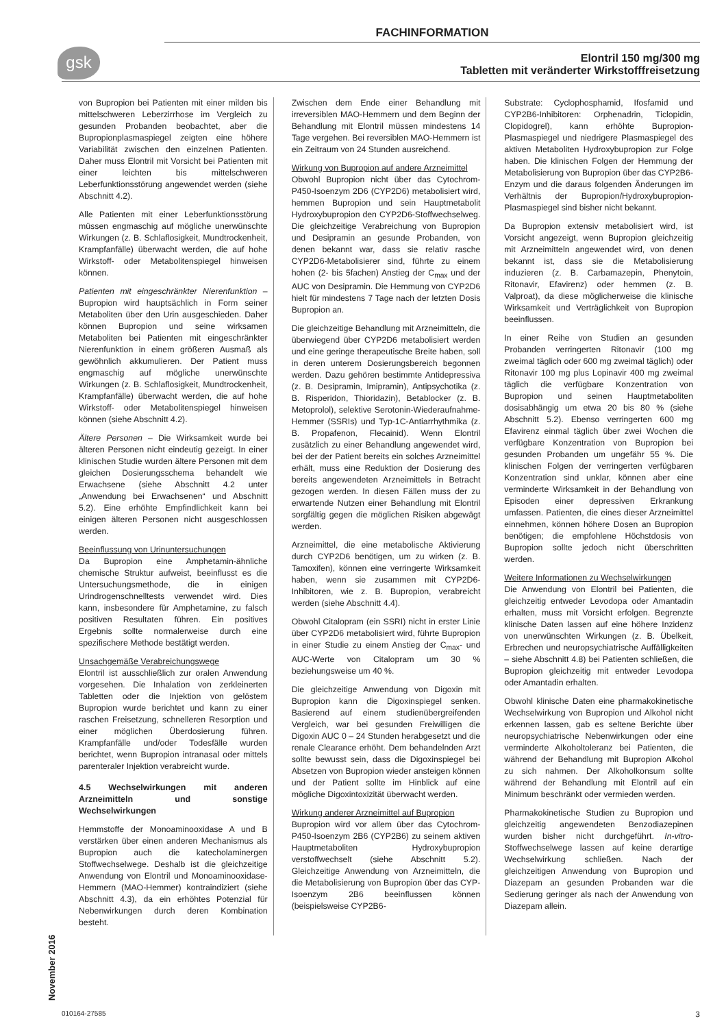FACHINFORMATION
gsk
Elontril 150 mg/300 mg
Tabletten mit veränderter Wirkstofffreisetzung
von Bupropion bei Patienten mit einer milden bis mittelschweren Leberzirrhose im Vergleich zu gesunden Probanden beobachtet, aber die Bupropionplasmaspiegel zeigten eine höhere Variabilität zwischen den einzelnen Patienten. Daher muss Elontril mit Vorsicht bei Patienten mit einer leichten bis mittelschweren Leberfunktionsstörung angewendet werden (siehe Abschnitt 4.2).
Alle Patienten mit einer Leberfunktionsstörung müssen engmaschig auf mögliche unerwünschte Wirkungen (z. B. Schlaflosigkeit, Mundtrockenheit, Krampfanfälle) überwacht werden, die auf hohe Wirkstoff- oder Metabolitenspiegel hinweisen können.
Patienten mit eingeschränkter Nierenfunktion – Bupropion wird hauptsächlich in Form seiner Metaboliten über den Urin ausgeschieden. Daher können Bupropion und seine wirksamen Metaboliten bei Patienten mit eingeschränkter Nierenfunktion in einem größeren Ausmaß als gewöhnlich akkumulieren. Der Patient muss engmaschig auf mögliche unerwünschte Wirkungen (z. B. Schlaflosigkeit, Mundtrockenheit, Krampfanfälle) überwacht werden, die auf hohe Wirkstoff- oder Metabolitenspiegel hinweisen können (siehe Abschnitt 4.2).
Ältere Personen – Die Wirksamkeit wurde bei älteren Personen nicht eindeutig gezeigt. In einer klinischen Studie wurden ältere Personen mit dem gleichen Dosierungsschema behandelt wie Erwachsene (siehe Abschnitt 4.2 unter „Anwendung bei Erwachsenen“ und Abschnitt 5.2). Eine erhöhte Empfindlichkeit kann bei einigen älteren Personen nicht ausgeschlossen werden.
Beeinflussung von Urinuntersuchungen
Da Bupropion eine Amphetamin-ähnliche chemische Struktur aufweist, beeinflusst es die Untersuchungsmethode, die in einigen Urindrogenschnelltests verwendet wird. Dies kann, insbesondere für Amphetamine, zu falsch positiven Resultaten führen. Ein positives Ergebnis sollte normalerweise durch eine spezifischere Methode bestätigt werden.
Unsachgemäße Verabreichungswege
Elontril ist ausschließlich zur oralen Anwendung vorgesehen. Die Inhalation von zerkleinerten Tabletten oder die Injektion von gelöstem Bupropion wurde berichtet und kann zu einer raschen Freisetzung, schnelleren Resorption und einer möglichen Überdosierung führen. Krampfanfälle und/oder Todesfälle wurden berichtet, wenn Bupropion intranasal oder mittels parenteraler Injektion verabreicht wurde.
4.5 Wechselwirkungen mit anderen Arzneimitteln und sonstige Wechselwirkungen
Hemmstoffe der Monoaminooxidase A und B verstärken über einen anderen Mechanismus als Bupropion auch die katecholaminergen Stoffwechselwege. Deshalb ist die gleichzeitige Anwendung von Elontril und Monoaminooxidase-Hemmern (MAO-Hemmer) kontraindiziert (siehe Abschnitt 4.3), da ein erhöhtes Potenzial für Nebenwirkungen durch deren Kombination besteht.
Zwischen dem Ende einer Behandlung mit irreversiblen MAO-Hemmern und dem Beginn der Behandlung mit Elontril müssen mindestens 14 Tage vergehen. Bei reversiblen MAO-Hemmern ist ein Zeitraum von 24 Stunden ausreichend.
Wirkung von Bupropion auf andere Arzneimittel
Obwohl Bupropion nicht über das Cytochrom-P450-Isoenzym 2D6 (CYP2D6) metabolisiert wird, hemmen Bupropion und sein Hauptmetabolit Hydroxybupropion den CYP2D6-Stoffwechselweg. Die gleichzeitige Verabreichung von Bupropion und Desipramin an gesunde Probanden, von denen bekannt war, dass sie relativ rasche CYP2D6-Metabolisierer sind, führte zu einem hohen (2- bis 5fachen) Anstieg der C<sub>max</sub> und der AUC von Desipramin. Die Hemmung von CYP2D6 hielt für mindestens 7 Tage nach der letzten Dosis Bupropion an.
Die gleichzeitige Behandlung mit Arzneimitteln, die überwiegend über CYP2D6 metabolisiert werden und eine geringe therapeutische Breite haben, soll in deren unterem Dosierungsbereich begonnen werden. Dazu gehören bestimmte Antidepressiva (z. B. Desipramin, Imipramin), Antipsychotika (z. B. Risperidon, Thioridazin), Betablocker (z. B. Metoprolol), selektive Serotonin-Wiederaufnahme-Hemmer (SSRIs) und Typ-1C-Antiarrhythmika (z. B. Propafenon, Flecainid). Wenn Elontril zusätzlich zu einer Behandlung angewendet wird, bei der der Patient bereits ein solches Arzneimittel erhält, muss eine Reduktion der Dosierung des bereits angewendeten Arzneimittels in Betracht gezogen werden. In diesen Fällen muss der zu erwartende Nutzen einer Behandlung mit Elontril sorgfältig gegen die möglichen Risiken abgewägt werden.
Arzneimittel, die eine metabolische Aktivierung durch CYP2D6 benötigen, um zu wirken (z. B. Tamoxifen), können eine verringerte Wirksamkeit haben, wenn sie zusammen mit CYP2D6-Inhibitoren, wie z. B. Bupropion, verabreicht werden (siehe Abschnitt 4.4).
Obwohl Citalopram (ein SSRI) nicht in erster Linie über CYP2D6 metabolisiert wird, führte Bupropion in einer Studie zu einem Anstieg der C<sub>max</sub>- und AUC-Werte von Citalopram um 30 % beziehungsweise um 40 %.
Die gleichzeitige Anwendung von Digoxin mit Bupropion kann die Digoxinspiegel senken. Basierend auf einem studienübergreifenden Vergleich, war bei gesunden Freiwilligen die Digoxin AUC 0 – 24 Stunden herabgesetzt und die renale Clearance erhöht. Dem behandelnden Arzt sollte bewusst sein, dass die Digoxinspiegel bei Absetzen von Bupropion wieder ansteigen können und der Patient sollte im Hinblick auf eine mögliche Digoxintoxizität überwacht werden.
Wirkung anderer Arzneimittel auf Bupropion
Bupropion wird vor allem über das Cytochrom-P450-Isoenzym 2B6 (CYP2B6) zu seinem aktiven Hauptmetaboliten Hydroxybupropion verstoffwechselt (siehe Abschnitt 5.2). Gleichzeitige Anwendung von Arzneimitteln, die die Metabolisierung von Bupropion über das CYP-Isoenzym 2B6 beeinflussen können (beispielsweise CYP2B6-
Substrate: Cyclophosphamid, Ifosfamid und CYP2B6-Inhibitoren: Orphenadrin, Ticlopidin, Clopidogrel), kann erhöhte Bupropion-Plasmaspiegel und niedrigere Plasmaspiegel des aktiven Metaboliten Hydroxybupropion zur Folge haben. Die klinischen Folgen der Hemmung der Metabolisierung von Bupropion über das CYP2B6-Enzym und die daraus folgenden Änderungen im Verhältnis der Bupropion/Hydroxybupropion-Plasmaspiegel sind bisher nicht bekannt.
Da Bupropion extensiv metabolisiert wird, ist Vorsicht angezeigt, wenn Bupropion gleichzeitig mit Arzneimitteln angewendet wird, von denen bekannt ist, dass sie die Metabolisierung induzieren (z. B. Carbamazepin, Phenytoin, Ritonavir, Efavirenz) oder hemmen (z. B. Valproat), da diese möglicherweise die klinische Wirksamkeit und Verträglichkeit von Bupropion beeinflussen.
In einer Reihe von Studien an gesunden Probanden verringerten Ritonavir (100 mg zweimal täglich oder 600 mg zweimal täglich) oder Ritonavir 100 mg plus Lopinavir 400 mg zweimal täglich die verfügbare Konzentration von Bupropion und seinen Hauptmetaboliten dosisabhängig um etwa 20 bis 80 % (siehe Abschnitt 5.2). Ebenso verringerten 600 mg Efavirenz einmal täglich über zwei Wochen die verfügbare Konzentration von Bupropion bei gesunden Probanden um ungefähr 55 %. Die klinischen Folgen der verringerten verfügbaren Konzentration sind unklar, können aber eine verminderte Wirksamkeit in der Behandlung von Episoden einer depressiven Erkrankung umfassen. Patienten, die eines dieser Arzneimittel einnehmen, können höhere Dosen an Bupropion benötigen; die empfohlene Höchstdosis von Bupropion sollte jedoch nicht überschritten werden.
Weitere Informationen zu Wechselwirkungen
Die Anwendung von Elontril bei Patienten, die gleichzeitig entweder Levodopa oder Amantadin erhalten, muss mit Vorsicht erfolgen. Begrenzte klinische Daten lassen auf eine höhere Inzidenz von unerwünschten Wirkungen (z. B. Übelkeit, Erbrechen und neuropsychiatrische Auffälligkeiten – siehe Abschnitt 4.8) bei Patienten schließen, die Bupropion gleichzeitig mit entweder Levodopa oder Amantadin erhalten.
Obwohl klinische Daten eine pharmakokinetische Wechselwirkung von Bupropion und Alkohol nicht erkennen lassen, gab es seltene Berichte über neuropsychiatrische Nebenwirkungen oder eine verminderte Alkoholtoleranz bei Patienten, die während der Behandlung mit Bupropion Alkohol zu sich nahmen. Der Alkoholkonsum sollte während der Behandlung mit Elontril auf ein Minimum beschränkt oder vermieden werden.
Pharmakokinetische Studien zu Bupropion und gleichzeitig angewendeten Benzodiazepinen wurden bisher nicht durchgeführt. In-vitro-Stoffwechselwege lassen auf keine derartige Wechselwirkung schließen. Nach der gleichzeitigen Anwendung von Bupropion und Diazepam an gesunden Probanden war die Sedierung geringer als nach der Anwendung von Diazepam allein.
November 2016
010164-27585 3